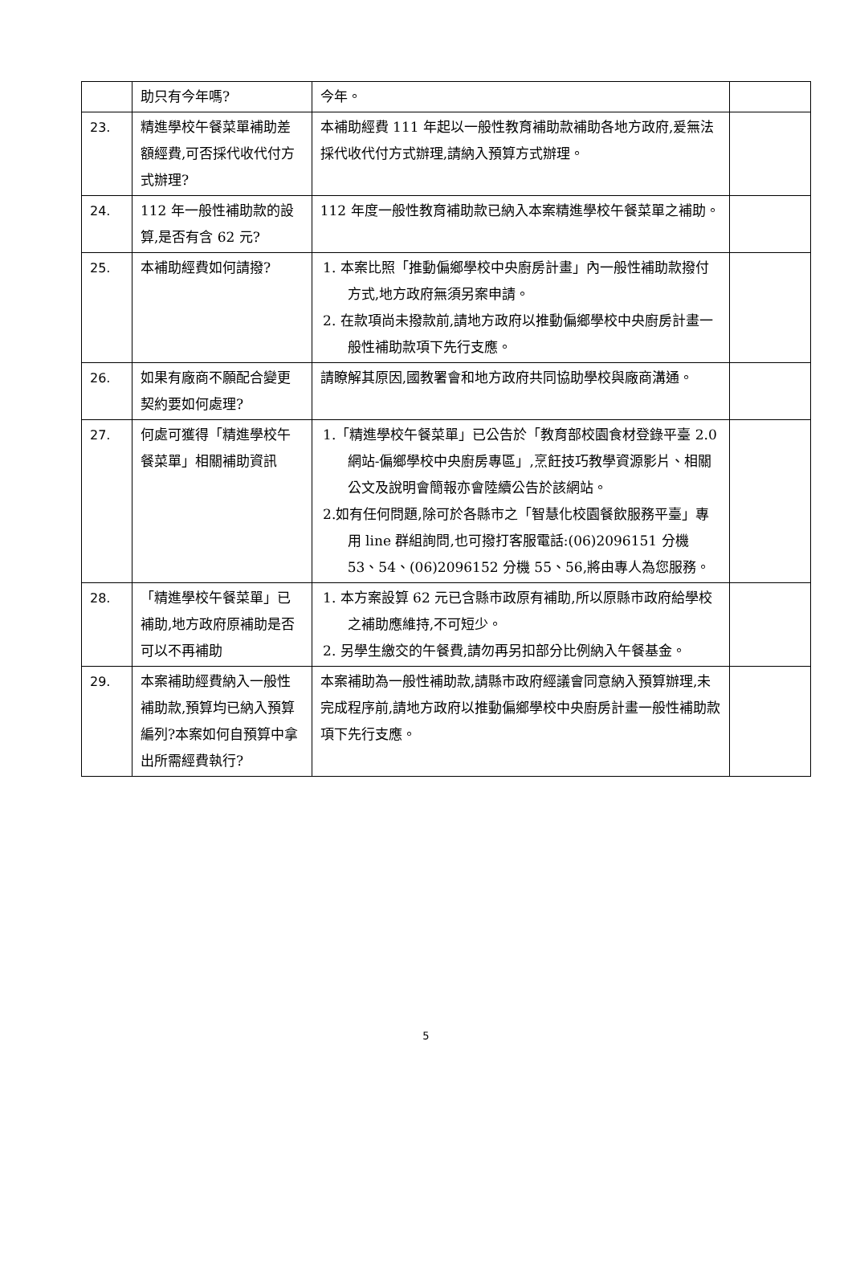| | 助只有今年嗎? | 今年。 | |
| 23. | 精進學校午餐菜單補助差額經費,可否採代收代付方式辦理? | 本補助經費 111 年起以一般性教育補助款補助各地方政府,爰無法採代收代付方式辦理,請納入預算方式辦理。 | |
| 24. | 112 年一般性補助款的設算,是否有含 62 元? | 112 年度一般性教育補助款已納入本案精進學校午餐菜單之補助。 | |
| 25. | 本補助經費如何請撥? | 1. 本案比照「推動偏鄉學校中央廚房計畫」內一般性補助款撥付方式,地方政府無須另案申請。 2. 在款項尚未撥款前,請地方政府以推動偏鄉學校中央廚房計畫一般性補助款項下先行支應。 | |
| 26. | 如果有廠商不願配合變更契約要如何處理? | 請瞭解其原因,國教署會和地方政府共同協助學校與廠商溝通。 | |
| 27. | 何處可獲得「精進學校午餐菜單」相關補助資訊 | 1.「精進學校午餐菜單」已公告於「教育部校園食材登錄平臺 2.0 網站-偏鄉學校中央廚房專區」,烹飪技巧教學資源影片、相關公文及說明會簡報亦會陸續公告於該網站。 2.如有任何問題,除可於各縣市之「智慧化校園餐飲服務平臺」專用 line 群組詢問,也可撥打客服電話:(06)2096151 分機 53、54、(06)2096152 分機 55、56,將由專人為您服務。 | |
| 28. | 「精進學校午餐菜單」已補助,地方政府原補助是否可以不再補助 | 1. 本方案設算 62 元已含縣市政原有補助,所以原縣市政府給學校之補助應維持,不可短少。 2. 另學生繳交的午餐費,請勿再另扣部分比例納入午餐基金。 | |
| 29. | 本案補助經費納入一般性補助款,預算均已納入預算編列?本案如何自預算中拿出所需經費執行? | 本案補助為一般性補助款,請縣市政府經議會同意納入預算辦理,未完成程序前,請地方政府以推動偏鄉學校中央廚房計畫一般性補助款項下先行支應。 | |
5